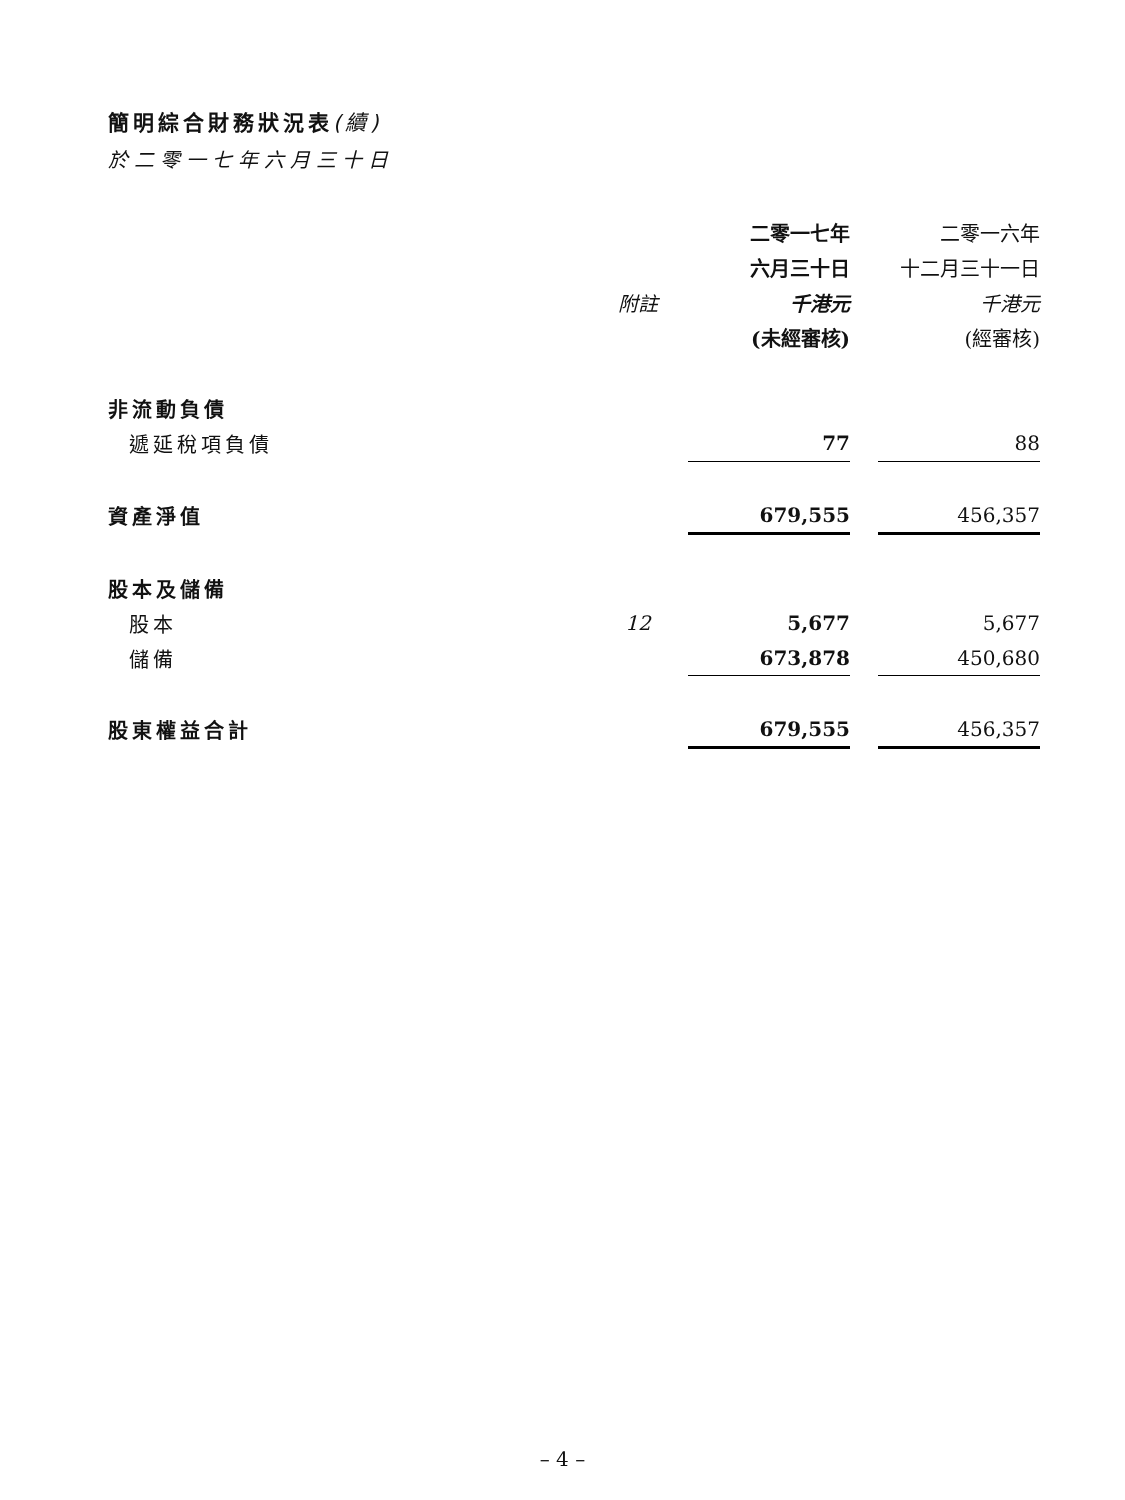簡明綜合財務狀況表(續)
於二零一七年六月三十日
| | | 二零一七年 | | 二零一六年 |
| | | 六月三十日 | | 十二月三十一日 |
| | 附註 | 千港元 | | 千港元 |
| | | (未經審核) | | (經審核) |
| 非流動負債 | | | | |
| 遞延稅項負債 | | 77 | | 88 |
| 資產淨值 | | 679,555 | | 456,357 |
| 股本及儲備 | | | | |
| 股本 | 12 | 5,677 | | 5,677 |
| 儲備 | | 673,878 | | 450,680 |
| 股東權益合計 | | 679,555 | | 456,357 |
– 4 –